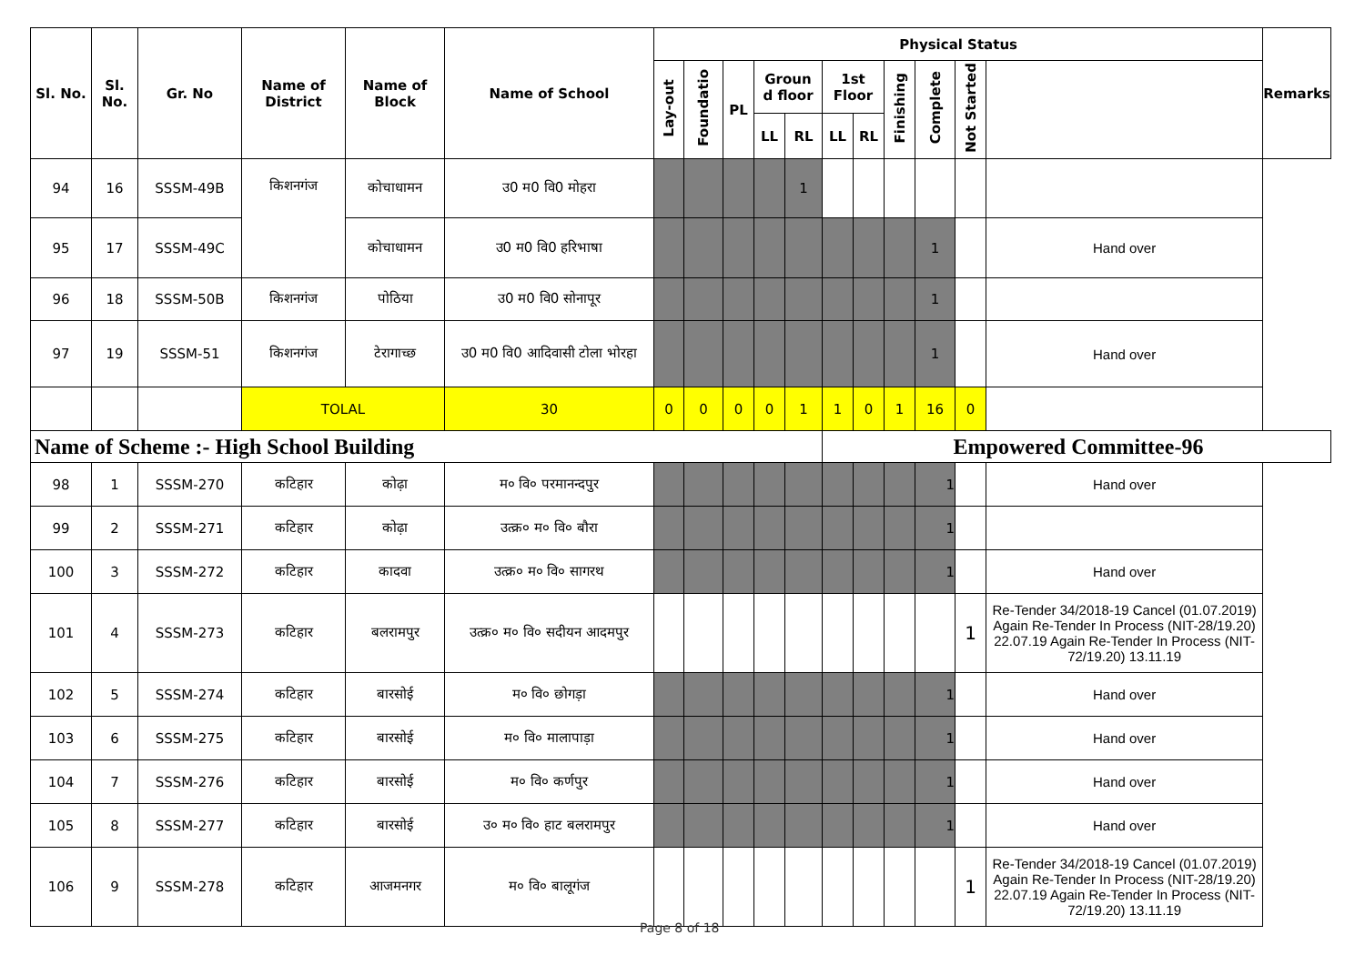| Sl. No. | Sl. No. | Gr. No | Name of District | Name of Block | Name of School | Physical Status | | | | | | | | | | | Remarks |
| --- | --- | --- | --- | --- | --- | --- | --- | --- | --- | --- | --- | --- | --- | --- | --- | --- | --- |
| | | | | | | Lay-out | Foundatio | PL | Groun d floor | | 1st Floor | | Finishing | Complete | Not Started | | |
| | | | | | | | | | LL | RL | LL | RL | | | | | |
| 94 | 16 | SSSM-49B | किशनगंज | कोचाधामन | उ0 म0 वि0 मोहरा | | | | | 1 | | | | | | | |
| 95 | 17 | SSSM-49C | | कोचाधामन | उ0 म0 वि0 हरिभाषा | | | | | | | | | 1 | | Hand over | |
| 96 | 18 | SSSM-50B | किशनगंज | पोठिया | उ0 म0 वि0 सोनापूर | | | | | | | | | 1 | | | |
| 97 | 19 | SSSM-51 | किशनगंज | टेरागाच्छ | उ0 म0 वि0 आदिवासी टोला भोरहा | | | | | | | | | 1 | | Hand over | |
| | | | TOLAL | | 30 | 0 | 0 | 0 | 0 | 1 | 1 | 0 | 1 | 16 | 0 | | |
| Name of Scheme :- High School Building | | | | | | | | | | | Empowered Committee-96 | | | | | | |
| 98 | 1 | SSSM-270 | कटिहार | कोढ़ा | म० वि० परमानन्दपुर | | | | | | | | | 1 | | Hand over | |
| 99 | 2 | SSSM-271 | कटिहार | कोढ़ा | उत्क्र० म० वि० बौरा | | | | | | | | | 1 | | | |
| 100 | 3 | SSSM-272 | कटिहार | कादवा | उत्क्र० म० वि० सागरथ | | | | | | | | | 1 | | Hand over | |
| 101 | 4 | SSSM-273 | कटिहार | बलरामपुर | उत्क्र० म० वि० सदीयन आदमपुर | | | | | | | | | | 1 | Re-Tender 34/2018-19 Cancel (01.07.2019) Again Re-Tender In Process (NIT-28/19.20) 22.07.19 Again Re-Tender In Process (NIT-72/19.20) 13.11.19 | |
| 102 | 5 | SSSM-274 | कटिहार | बारसोई | म० वि० छोगड़ा | | | | | | | | | 1 | | Hand over | |
| 103 | 6 | SSSM-275 | कटिहार | बारसोई | म० वि० मालापाड़ा | | | | | | | | | 1 | | Hand over | |
| 104 | 7 | SSSM-276 | कटिहार | बारसोई | म० वि० कर्णपुर | | | | | | | | | 1 | | Hand over | |
| 105 | 8 | SSSM-277 | कटिहार | बारसोई | उ० म० वि० हाट बलरामपुर | | | | | | | | | 1 | | Hand over | |
| 106 | 9 | SSSM-278 | कटिहार | आजमनगर | म० वि० बालूगंज | | | | | | | | | | 1 | Re-Tender 34/2018-19 Cancel (01.07.2019) Again Re-Tender In Process (NIT-28/19.20) 22.07.19 Again Re-Tender In Process (NIT-72/19.20) 13.11.19 | |
Page 8 of 18